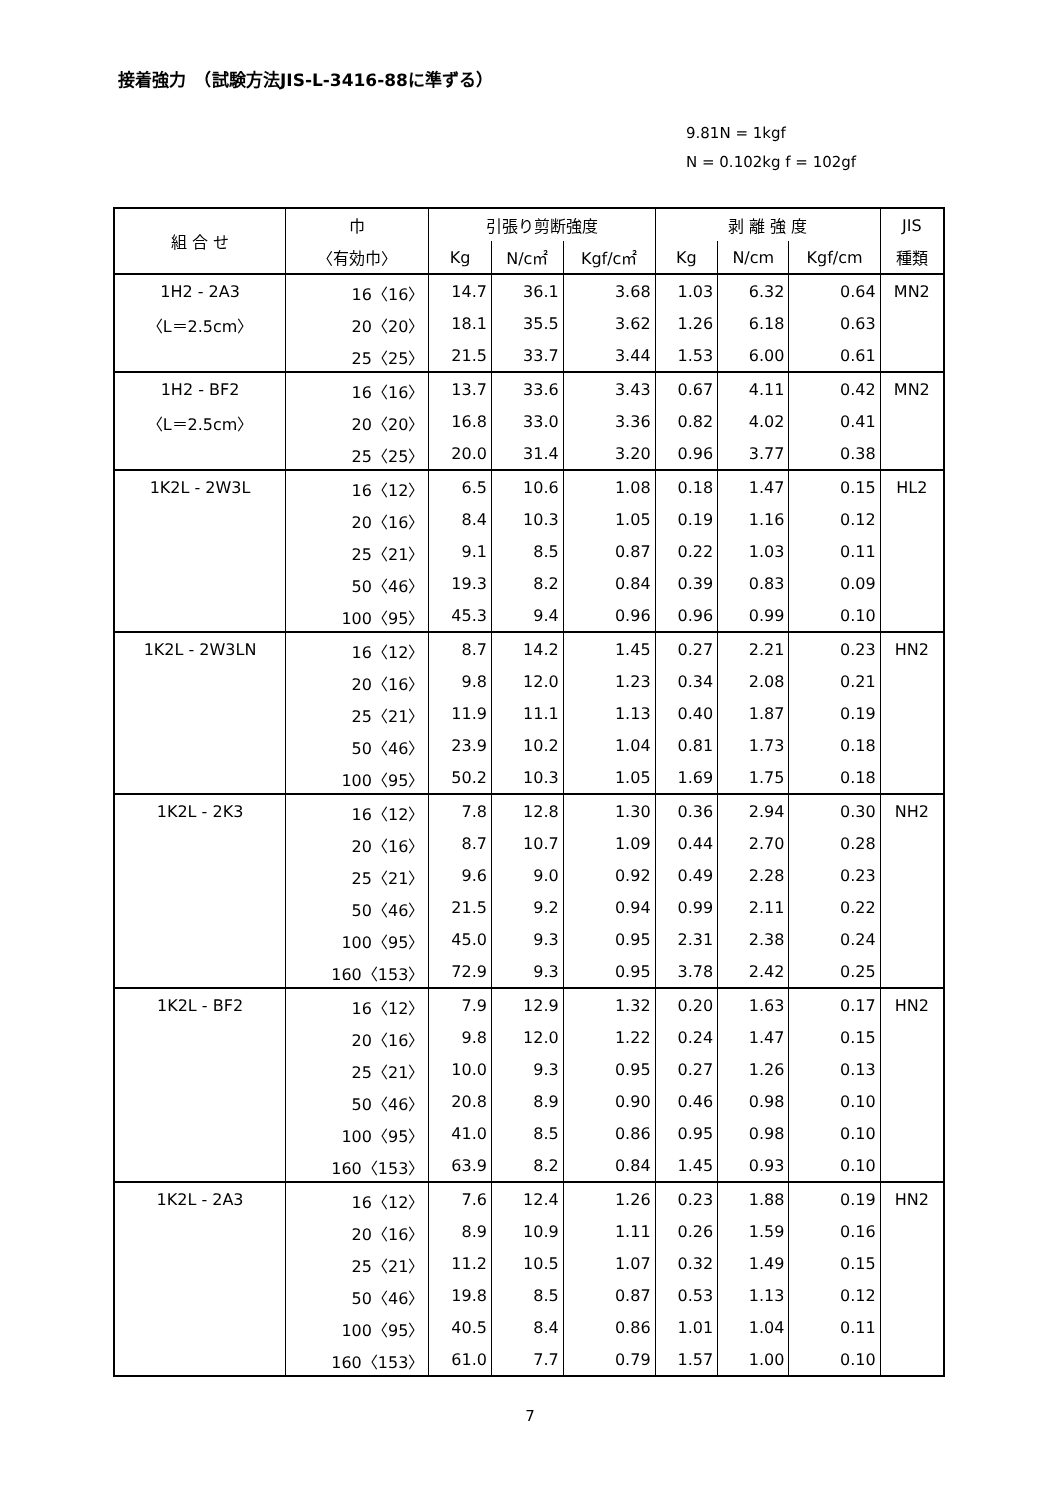接着強力　（試験方法JIS-L-3416-88に準ずる）
9.81N = 1kgf
N = 0.102kg f = 102gf
| 組 合 せ | 巾 | 引張り剪断強度 | | | 剥 離 強 度 | | | JIS |
| --- | --- | --- | --- | --- | --- | --- | --- | --- |
| | 〈有効巾〉 | Kg | N/c㎡ | Kgf/c㎡ | Kg | N/cm | Kgf/cm | 種類 |
| 1H2 - 2A3 | 16〈16〉 | 14.7 | 36.1 | 3.68 | 1.03 | 6.32 | 0.64 | MN2 |
| 〈L＝2.5cm〉 | 20〈20〉 | 18.1 | 35.5 | 3.62 | 1.26 | 6.18 | 0.63 | |
| | 25〈25〉 | 21.5 | 33.7 | 3.44 | 1.53 | 6.00 | 0.61 | |
| 1H2 - BF2 | 16〈16〉 | 13.7 | 33.6 | 3.43 | 0.67 | 4.11 | 0.42 | MN2 |
| 〈L＝2.5cm〉 | 20〈20〉 | 16.8 | 33.0 | 3.36 | 0.82 | 4.02 | 0.41 | |
| | 25〈25〉 | 20.0 | 31.4 | 3.20 | 0.96 | 3.77 | 0.38 | |
| 1K2L - 2W3L | 16〈12〉 | 6.5 | 10.6 | 1.08 | 0.18 | 1.47 | 0.15 | HL2 |
| | 20〈16〉 | 8.4 | 10.3 | 1.05 | 0.19 | 1.16 | 0.12 | |
| | 25〈21〉 | 9.1 | 8.5 | 0.87 | 0.22 | 1.03 | 0.11 | |
| | 50〈46〉 | 19.3 | 8.2 | 0.84 | 0.39 | 0.83 | 0.09 | |
| | 100〈95〉 | 45.3 | 9.4 | 0.96 | 0.96 | 0.99 | 0.10 | |
| 1K2L - 2W3LN | 16〈12〉 | 8.7 | 14.2 | 1.45 | 0.27 | 2.21 | 0.23 | HN2 |
| | 20〈16〉 | 9.8 | 12.0 | 1.23 | 0.34 | 2.08 | 0.21 | |
| | 25〈21〉 | 11.9 | 11.1 | 1.13 | 0.40 | 1.87 | 0.19 | |
| | 50〈46〉 | 23.9 | 10.2 | 1.04 | 0.81 | 1.73 | 0.18 | |
| | 100〈95〉 | 50.2 | 10.3 | 1.05 | 1.69 | 1.75 | 0.18 | |
| 1K2L - 2K3 | 16〈12〉 | 7.8 | 12.8 | 1.30 | 0.36 | 2.94 | 0.30 | NH2 |
| | 20〈16〉 | 8.7 | 10.7 | 1.09 | 0.44 | 2.70 | 0.28 | |
| | 25〈21〉 | 9.6 | 9.0 | 0.92 | 0.49 | 2.28 | 0.23 | |
| | 50〈46〉 | 21.5 | 9.2 | 0.94 | 0.99 | 2.11 | 0.22 | |
| | 100〈95〉 | 45.0 | 9.3 | 0.95 | 2.31 | 2.38 | 0.24 | |
| | 160〈153〉 | 72.9 | 9.3 | 0.95 | 3.78 | 2.42 | 0.25 | |
| 1K2L - BF2 | 16〈12〉 | 7.9 | 12.9 | 1.32 | 0.20 | 1.63 | 0.17 | HN2 |
| | 20〈16〉 | 9.8 | 12.0 | 1.22 | 0.24 | 1.47 | 0.15 | |
| | 25〈21〉 | 10.0 | 9.3 | 0.95 | 0.27 | 1.26 | 0.13 | |
| | 50〈46〉 | 20.8 | 8.9 | 0.90 | 0.46 | 0.98 | 0.10 | |
| | 100〈95〉 | 41.0 | 8.5 | 0.86 | 0.95 | 0.98 | 0.10 | |
| | 160〈153〉 | 63.9 | 8.2 | 0.84 | 1.45 | 0.93 | 0.10 | |
| 1K2L - 2A3 | 16〈12〉 | 7.6 | 12.4 | 1.26 | 0.23 | 1.88 | 0.19 | HN2 |
| | 20〈16〉 | 8.9 | 10.9 | 1.11 | 0.26 | 1.59 | 0.16 | |
| | 25〈21〉 | 11.2 | 10.5 | 1.07 | 0.32 | 1.49 | 0.15 | |
| | 50〈46〉 | 19.8 | 8.5 | 0.87 | 0.53 | 1.13 | 0.12 | |
| | 100〈95〉 | 40.5 | 8.4 | 0.86 | 1.01 | 1.04 | 0.11 | |
| | 160〈153〉 | 61.0 | 7.7 | 0.79 | 1.57 | 1.00 | 0.10 | |
7